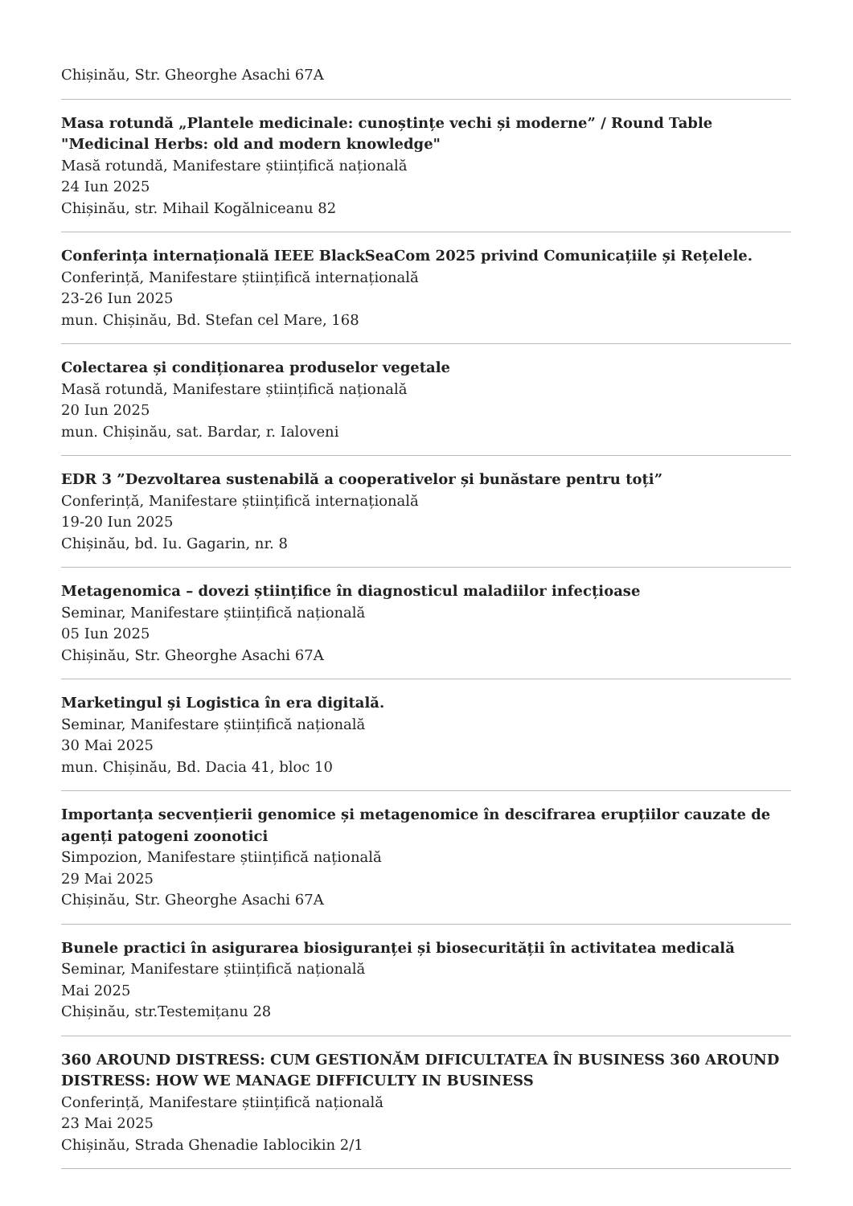Chișinău, Str. Gheorghe Asachi 67A
Masa rotundă „Plantele medicinale: cunoștințe vechi și moderne” / Round Table "Medicinal Herbs: old and modern knowledge"
Masă rotundă, Manifestare științifică națională
24 Iun 2025
Chișinău, str. Mihail Kogălniceanu 82
Conferința internațională IEEE BlackSeaCom 2025 privind Comunicațiile și Rețelele.
Conferință, Manifestare științifică internațională
23-26 Iun 2025
mun. Chișinău, Bd. Stefan cel Mare, 168
Colectarea și condiționarea produselor vegetale
Masă rotundă, Manifestare științifică națională
20 Iun 2025
mun. Chișinău, sat. Bardar, r. Ialoveni
EDR 3 ”Dezvoltarea sustenabilă a cooperativelor și bunăstare pentru toți”
Conferință, Manifestare științifică internațională
19-20 Iun 2025
Chișinău, bd. Iu. Gagarin, nr. 8
Metagenomica – dovezi științifice în diagnosticul maladiilor infecțioase
Seminar, Manifestare științifică națională
05 Iun 2025
Chișinău, Str. Gheorghe Asachi 67A
Marketingul şi Logistica în era digitală.
Seminar, Manifestare științifică națională
30 Mai 2025
mun. Chișinău, Bd. Dacia 41, bloc 10
Importanța secvențierii genomice și metagenomice în descifrarea erupțiilor cauzate de agenți patogeni zoonotici
Simpozion, Manifestare științifică națională
29 Mai 2025
Chișinău, Str. Gheorghe Asachi 67A
Bunele practici în asigurarea biosiguranței și biosecurității în activitatea medicală
Seminar, Manifestare științifică națională
Mai 2025
Chișinău, str.Testemițanu 28
360 AROUND DISTRESS: CUM GESTIONĂM DIFICULTATEA ÎN BUSINESS 360 AROUND DISTRESS: HOW WE MANAGE DIFFICULTY IN BUSINESS
Conferință, Manifestare științifică națională
23 Mai 2025
Chișinău, Strada Ghenadie Iablocikin 2/1